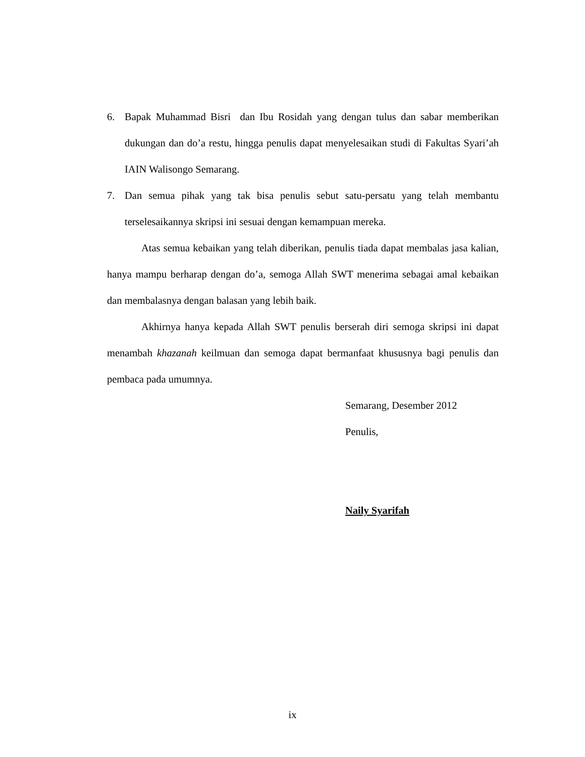6. Bapak Muhammad Bisri dan Ibu Rosidah yang dengan tulus dan sabar memberikan dukungan dan do’a restu, hingga penulis dapat menyelesaikan studi di Fakultas Syari’ah IAIN Walisongo Semarang.
7. Dan semua pihak yang tak bisa penulis sebut satu-persatu yang telah membantu terselesaikannya skripsi ini sesuai dengan kemampuan mereka.
Atas semua kebaikan yang telah diberikan, penulis tiada dapat membalas jasa kalian, hanya mampu berharap dengan do’a, semoga Allah SWT menerima sebagai amal kebaikan dan membalasnya dengan balasan yang lebih baik.
Akhirnya hanya kepada Allah SWT penulis berserah diri semoga skripsi ini dapat menambah khazanah keilmuan dan semoga dapat bermanfaat khususnya bagi penulis dan pembaca pada umumnya.
Semarang, Desember 2012
Penulis,
Naily Syarifah
ix